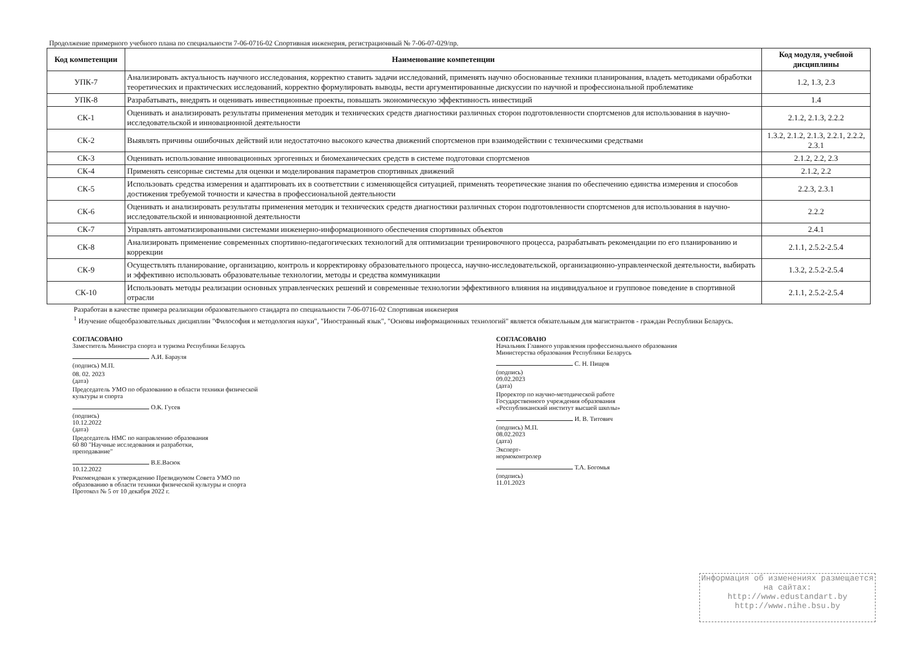Продолжение примерного учебного плана по специальности 7-06-0716-02 Спортивная инженерия, регистрационный № 7-06-07-029/пр.
| Код компетенции | Наименование компетенции | Код модуля, учебной дисциплины |
| --- | --- | --- |
| УПК-7 | Анализировать актуальность научного исследования, корректно ставить задачи исследований, применять научно обоснованные техники планирования, владеть методиками обработки теоретических и практических исследований, корректно формулировать выводы, вести аргументированные дискуссии по научной и профессиональной проблематике | 1.2, 1.3, 2.3 |
| УПК-8 | Разрабатывать, внедрять и оценивать инвестиционные проекты, повышать экономическую эффективность инвестиций | 1.4 |
| СК-1 | Оценивать и анализировать результаты применения методик и технических средств диагностики различных сторон подготовленности спортсменов для использования в научно-исследовательской и инновационной деятельности | 2.1.2, 2.1.3, 2.2.2 |
| СК-2 | Выявлять причины ошибочных действий или недостаточно высокого качества движений спортсменов при взаимодействии с техническими средствами | 1.3.2, 2.1.2, 2.1.3, 2.2.1, 2.2.2, 2.3.1 |
| СК-3 | Оценивать использование инновационных эргогенных и биомеханических средств в системе подготовки спортсменов | 2.1.2, 2.2, 2.3 |
| СК-4 | Применять сенсорные системы для оценки и моделирования параметров спортивных движений | 2.1.2, 2.2 |
| СК-5 | Использовать средства измерения и адаптировать их в соответствии с изменяющейся ситуацией, применять теоретические знания по обеспечению единства измерения и способов достижения требуемой точности и качества в профессиональной деятельности | 2.2.3, 2.3.1 |
| СК-6 | Оценивать и анализировать результаты применения методик и технических средств диагностики различных сторон подготовленности спортсменов для использования в научно-исследовательской и инновационной деятельности | 2.2.2 |
| СК-7 | Управлять автоматизированными системами инженерно-информационного обеспечения спортивных объектов | 2.4.1 |
| СК-8 | Анализировать применение современных спортивно-педагогических технологий для оптимизации тренировочного процесса, разрабатывать рекомендации по его планированию и коррекции | 2.1.1, 2.5.2-2.5.4 |
| СК-9 | Осуществлять планирование, организацию, контроль и корректировку образовательного процесса, научно-исследовательской, организационно-управленческой деятельности, выбирать и эффективно использовать образовательные технологии, методы и средства коммуникации | 1.3.2, 2.5.2-2.5.4 |
| СК-10 | Использовать методы реализации основных управленческих решений и современные технологии эффективного влияния на индивидуальное и групповое поведение в спортивной отрасли | 2.1.1, 2.5.2-2.5.4 |
Разработан в качестве примера реализации образовательного стандарта по специальности 7-06-0716-02 Спортивная инженерия
<sup>1</sup> Изучение общеобразовательных дисциплин "Философия и методология науки", "Иностранный язык", "Основы информационных технологий" является обязательным для магистрантов - граждан Республики Беларусь.
СОГЛАСОВАНО
Заместитель Министра спорта и туризма Республики Беларусь
А.И. Барауля
(подпись) М.П.
08. 02. 2023
(дата)
Председатель УМО по образованию в области техники физической
культуры и спорта
О.К. Гусев
(подпись)
10.12.2022
(дата)
Председатель НМС по направлению образования
60 80 "Научные исследования и разработки,
преподавание"
В.Е.Васюк
10.12.2022
Рекомендован к утверждению Президиумом Совета УМО по
образованию в области техники физической культуры и спорта
Протокол № 5 от 10 декабря 2022 г.
СОГЛАСОВАНО
Начальник Главного управления профессионального образования
Министерства образования Республики Беларусь
С. Н. Пищов
(подпись)
09.02.2023
(дата)
Проректор по научно-методической работе
Государственного учреждения образования
«Республиканский институт высшей школы»
И. В. Титович
(подпись) М.П.
08.02.2023
(дата)
Эксперт-
нормоконтролер
Т.А. Богомья
(подпись)
11.01.2023
Информация об изменениях размещается на сайтах:
http://www.edustandart.by
http://www.nihe.bsu.by